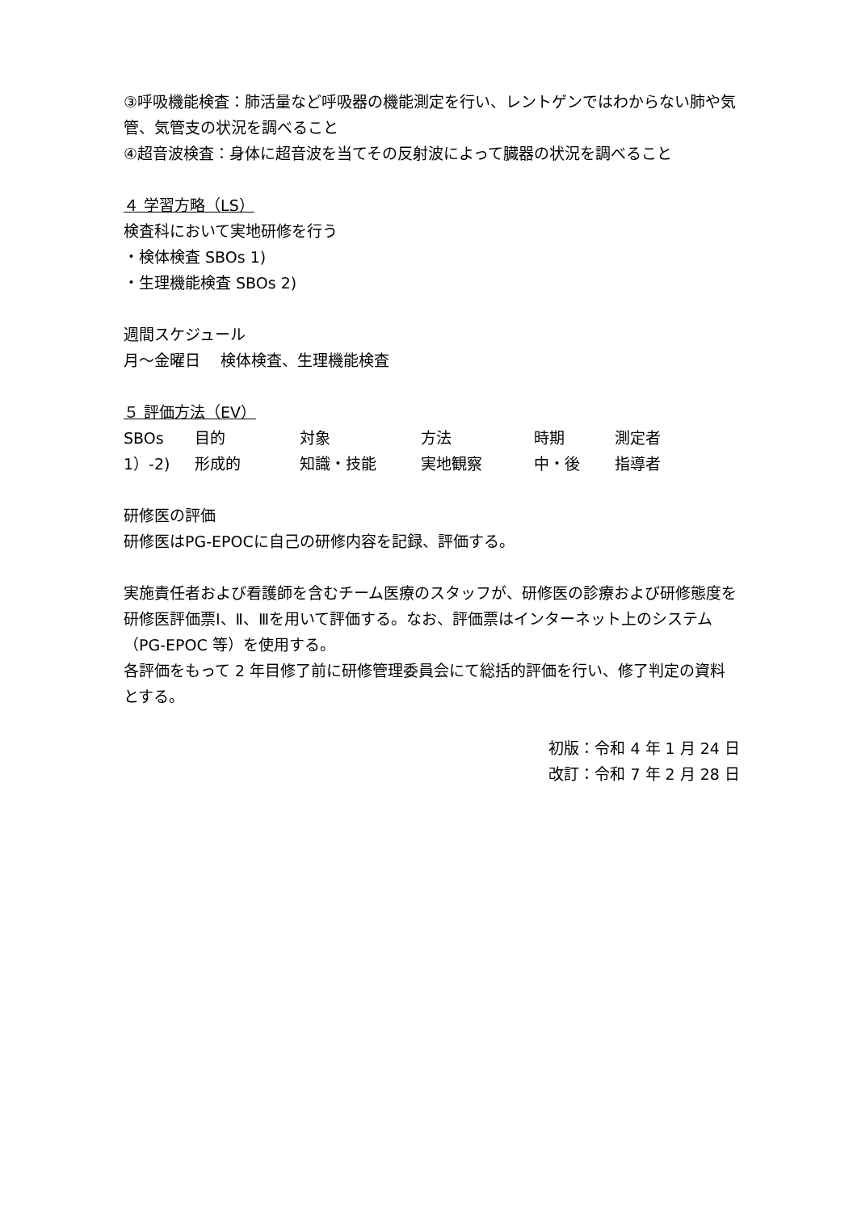③呼吸機能検査：肺活量など呼吸器の機能測定を行い、レントゲンではわからない肺や気管、気管支の状況を調べること
④超音波検査：身体に超音波を当てその反射波によって臓器の状況を調べること
４ 学習方略（LS）
検査科において実地研修を行う
・検体検査 SBOs 1)
・生理機能検査 SBOs 2)
週間スケジュール
月～金曜日　 検体検査、生理機能検査
５ 評価方法（EV）
| SBOs | 目的 | 対象 | 方法 | 時期 | 測定者 |
| 1）-2) | 形成的 | 知識・技能 | 実地観察 | 中・後 | 指導者 |
研修医の評価
研修医はPG-EPOCに自己の研修内容を記録、評価する。
実施責任者および看護師を含むチーム医療のスタッフが、研修医の診療および研修態度を研修医評価票Ⅰ、Ⅱ、Ⅲを用いて評価する。なお、評価票はインターネット上のシステム（PG-EPOC 等）を使用する。
各評価をもって 2 年目修了前に研修管理委員会にて総括的評価を行い、修了判定の資料とする。
初版：令和 4 年 1 月 24 日
改訂：令和 7 年 2 月 28 日